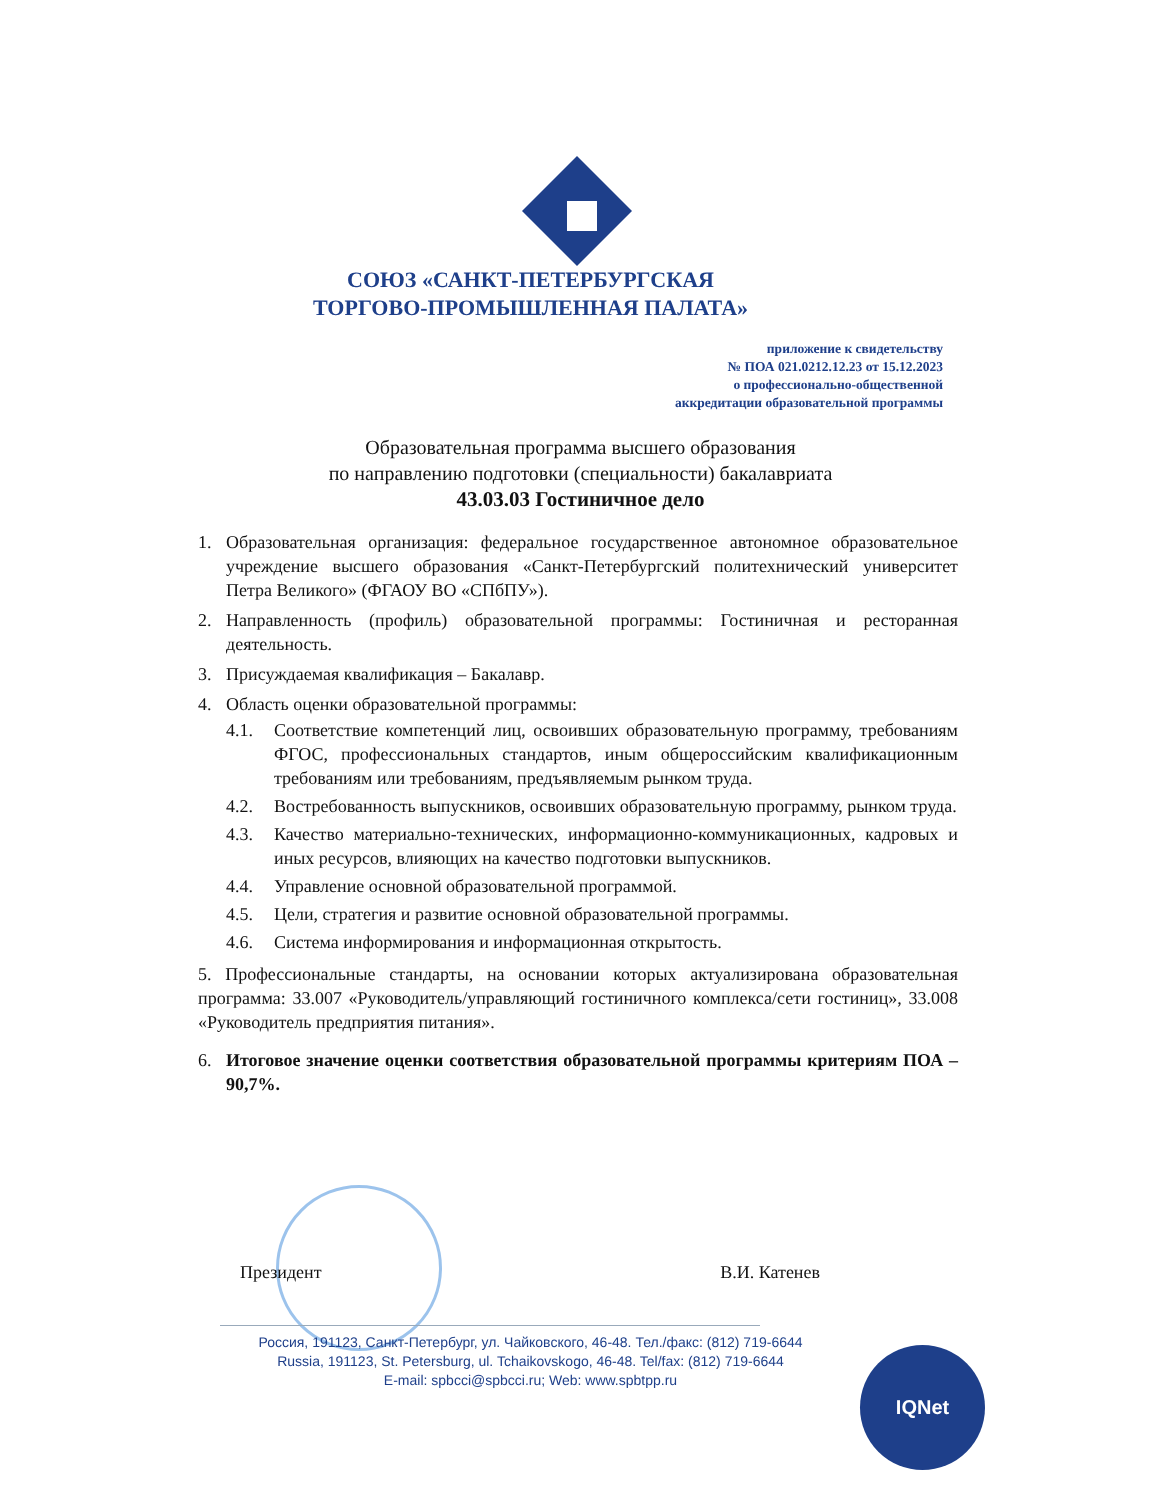СОЮЗ «САНКТ-ПЕТЕРБУРГСКАЯ
ТОРГОВО-ПРОМЫШЛЕННАЯ ПАЛАТА»
приложение к свидетельству
№ ПОА 021.0212.12.23 от 15.12.2023
о профессионально-общественной
аккредитации образовательной программы
Образовательная программа высшего образования
по направлению подготовки (специальности) бакалавриата
43.03.03 Гостиничное дело
1. Образовательная организация: федеральное государственное автономное образовательное учреждение высшего образования «Санкт-Петербургский политехнический университет Петра Великого» (ФГАОУ ВО «СПбПУ»).
2. Направленность (профиль) образовательной программы: Гостиничная и ресторанная деятельность.
3. Присуждаемая квалификация – Бакалавр.
4. Область оценки образовательной программы:
4.1. Соответствие компетенций лиц, освоивших образовательную программу, требованиям ФГОС, профессиональных стандартов, иным общероссийским квалификационным требованиям или требованиям, предъявляемым рынком труда.
4.2. Востребованность выпускников, освоивших образовательную программу, рынком труда.
4.3. Качество материально-технических, информационно-коммуникационных, кадровых и иных ресурсов, влияющих на качество подготовки выпускников.
4.4. Управление основной образовательной программой.
4.5. Цели, стратегия и развитие основной образовательной программы.
4.6. Система информирования и информационная открытость.
5. Профессиональные стандарты, на основании которых актуализирована образовательная программа: 33.007 «Руководитель/управляющий гостиничного комплекса/сети гостиниц», 33.008 «Руководитель предприятия питания».
6. Итоговое значение оценки соответствия образовательной программы критериям ПОА – 90,7%.
Президент В.И. Катенев
Россия, 191123, Санкт-Петербург, ул. Чайковского, 46-48. Тел./факс: (812) 719-6644
Russia, 191123, St. Petersburg, ul. Tchaikovskogo, 46-48. Tel/fax: (812) 719-6644
E-mail: spbcci@spbcci.ru; Web: www.spbtpp.ru
IQNet